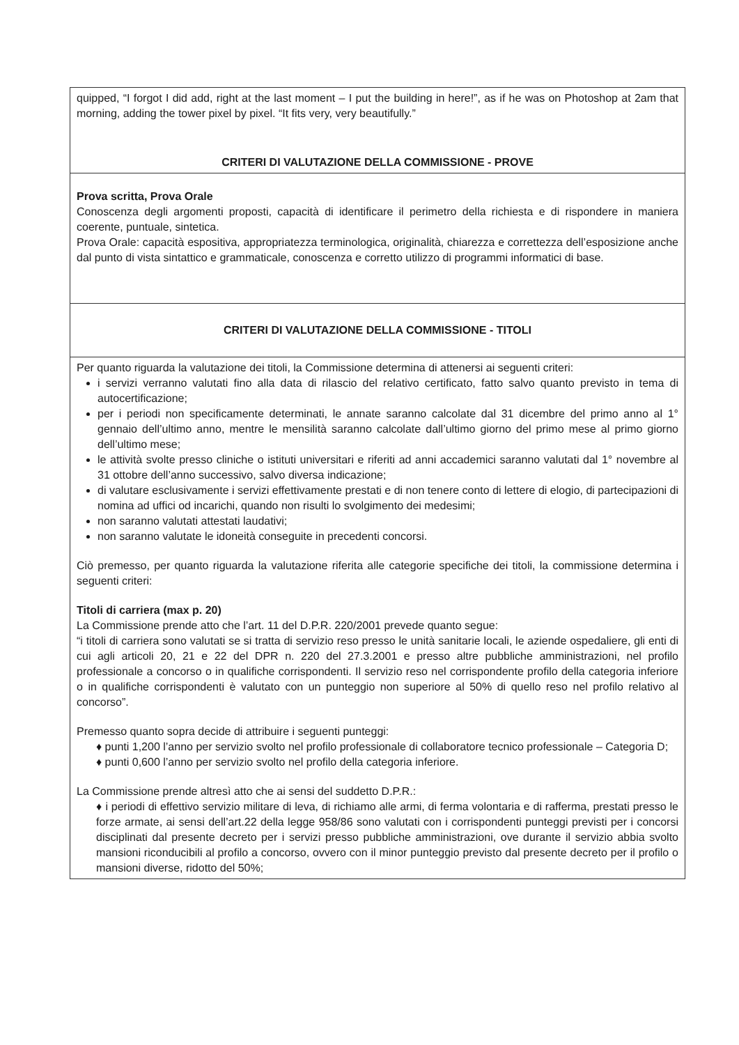| quipped, “I forgot I did add, right at the last moment – I put the building in here!”, as if he was on Photoshop at 2am that morning, adding the tower pixel by pixel. “It fits very, very beautifully.” CRITERI DI VALUTAZIONE DELLA COMMISSIONE - PROVE |
| Prova scritta, Prova Orale Conoscenza degli argomenti proposti, capacità di identificare il perimetro della richiesta e di rispondere in maniera coerente, puntuale, sintetica. Prova Orale: capacità espositiva, appropriatezza terminologica, originalità, chiarezza e correttezza dell’esposizione anche dal punto di vista sintattico e grammaticale, conoscenza e corretto utilizzo di programmi informatici di base. |
| CRITERI DI VALUTAZIONE DELLA COMMISSIONE - TITOLI |
| Per quanto riguarda la valutazione dei titoli, la Commissione determina di attenersi ai seguenti criteri: i servizi verranno valutati fino alla data di rilascio del relativo certificato, fatto salvo quanto previsto in tema di autocertificazione; per i periodi non specificamente determinati, le annate saranno calcolate dal 31 dicembre del primo anno al 1° gennaio dell’ultimo anno, mentre le mensilità saranno calcolate dall’ultimo giorno del primo mese al primo giorno dell’ultimo mese; le attività svolte presso cliniche o istituti universitari e riferiti ad anni accademici saranno valutati dal 1° novembre al 31 ottobre dell’anno successivo, salvo diversa indicazione; di valutare esclusivamente i servizi effettivamente prestati e di non tenere conto di lettere di elogio, di partecipazioni di nomina ad uffici od incarichi, quando non risulti lo svolgimento dei medesimi; non saranno valutati attestati laudativi; non saranno valutate le idoneità conseguite in precedenti concorsi. Ciò premesso, per quanto riguarda la valutazione riferita alle categorie specifiche dei titoli, la commissione determina i seguenti criteri: Titoli di carriera (max p. 20) La Commissione prende atto che l’art. 11 del D.P.R. 220/2001 prevede quanto segue: “i titoli di carriera sono valutati se si tratta di servizio reso presso le unità sanitarie locali, le aziende ospedaliere, gli enti di cui agli articoli 20, 21 e 22 del DPR n. 220 del 27.3.2001 e presso altre pubbliche amministrazioni, nel profilo professionale a concorso o in qualifiche corrispondenti. Il servizio reso nel corrispondente profilo della categoria inferiore o in qualifiche corrispondenti è valutato con un punteggio non superiore al 50% di quello reso nel profilo relativo al concorso”. Premesso quanto sopra decide di attribuire i seguenti punteggi: ♦ punti 1,200 l’anno per servizio svolto nel profilo professionale di collaboratore tecnico professionale – Categoria D; ♦ punti 0,600 l’anno per servizio svolto nel profilo della categoria inferiore. La Commissione prende altresì atto che ai sensi del suddetto D.P.R.: ♦ i periodi di effettivo servizio militare di leva, di richiamo alle armi, di ferma volontaria e di rafferma, prestati presso le forze armate, ai sensi dell’art.22 della legge 958/86 sono valutati con i corrispondenti punteggi previsti per i concorsi disciplinati dal presente decreto per i servizi presso pubbliche amministrazioni, ove durante il servizio abbia svolto mansioni riconducibili al profilo a concorso, ovvero con il minor punteggio previsto dal presente decreto per il profilo o mansioni diverse, ridotto del 50%; |